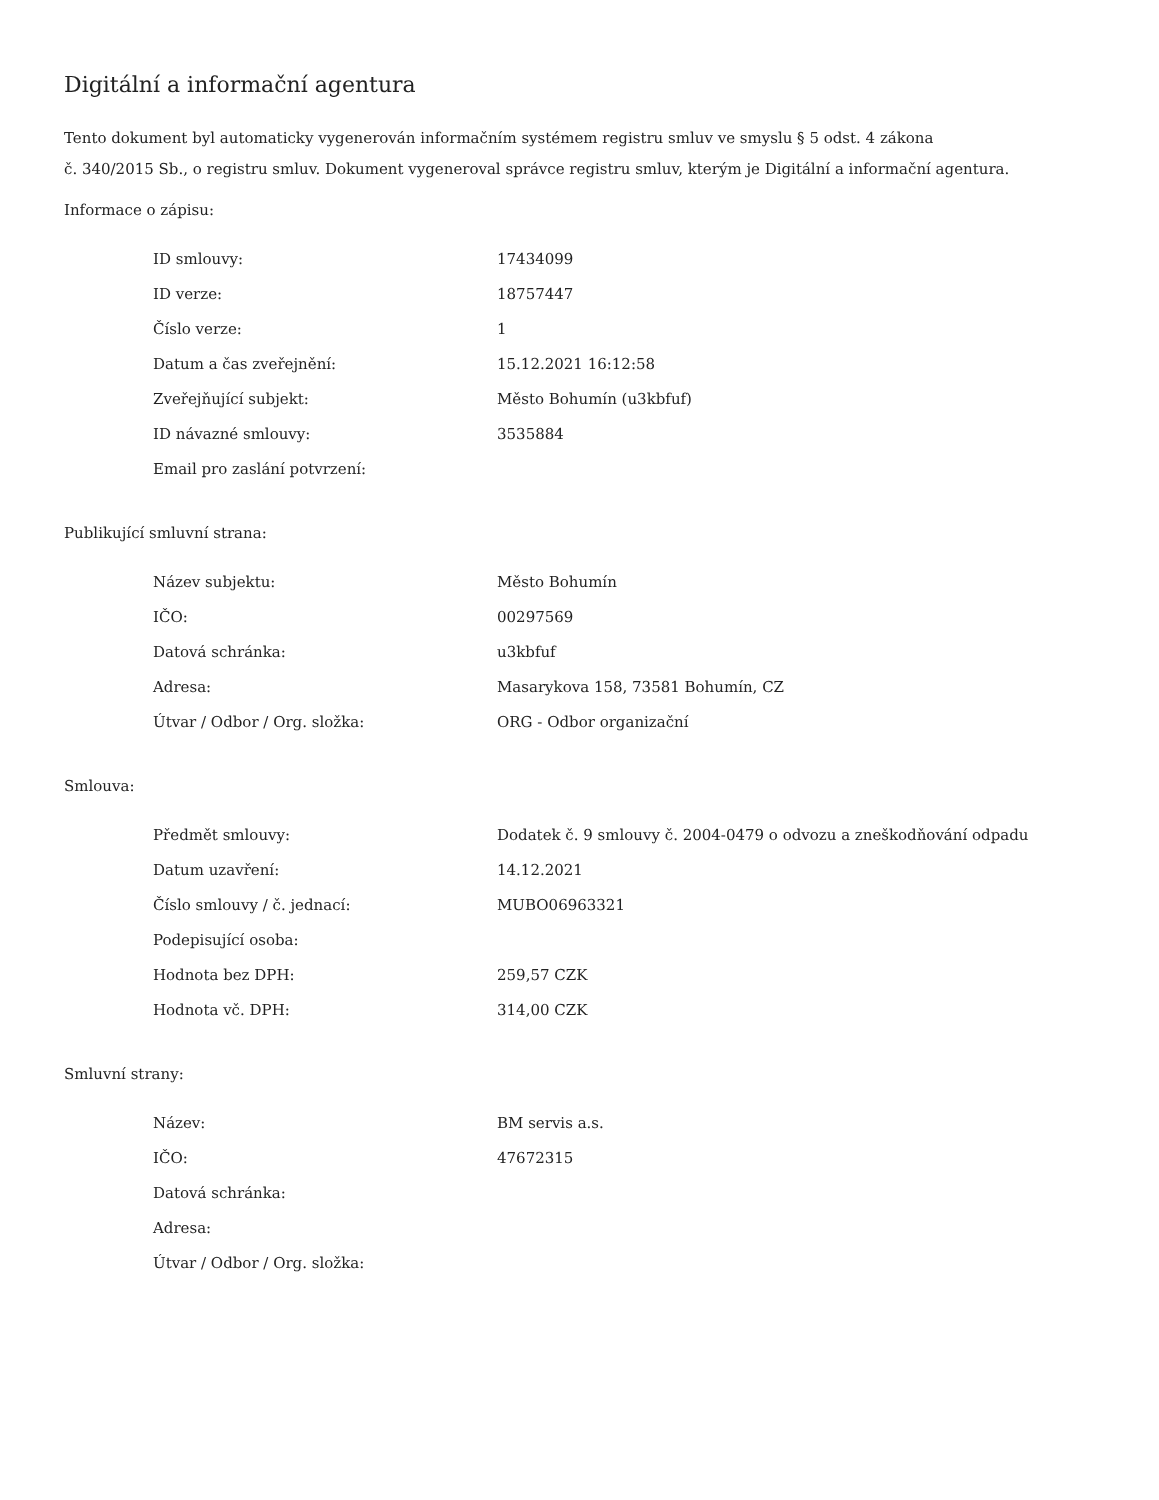Digitální a informační agentura
Tento dokument byl automaticky vygenerován informačním systémem registru smluv ve smyslu § 5 odst. 4 zákona
č. 340/2015 Sb., o registru smluv. Dokument vygeneroval správce registru smluv, kterým je Digitální a informační agentura.
Informace o zápisu:
| ID smlouvy: | 17434099 |
| ID verze: | 18757447 |
| Číslo verze: | 1 |
| Datum a čas zveřejnění: | 15.12.2021 16:12:58 |
| Zveřejňující subjekt: | Město Bohumín (u3kbfuf) |
| ID návazné smlouvy: | 3535884 |
| Email pro zaslání potvrzení: | |
Publikující smluvní strana:
| Název subjektu: | Město Bohumín |
| IČO: | 00297569 |
| Datová schránka: | u3kbfuf |
| Adresa: | Masarykova 158, 73581 Bohumín, CZ |
| Útvar / Odbor / Org. složka: | ORG - Odbor organizační |
Smlouva:
| Předmět smlouvy: | Dodatek č. 9 smlouvy č. 2004-0479 o odvozu a zneškodňování odpadu |
| Datum uzavření: | 14.12.2021 |
| Číslo smlouvy / č. jednací: | MUBO06963321 |
| Podepisující osoba: | |
| Hodnota bez DPH: | 259,57 CZK |
| Hodnota vč. DPH: | 314,00 CZK |
Smluvní strany:
| Název: | BM servis a.s. |
| IČO: | 47672315 |
| Datová schránka: | |
| Adresa: | |
| Útvar / Odbor / Org. složka: | |